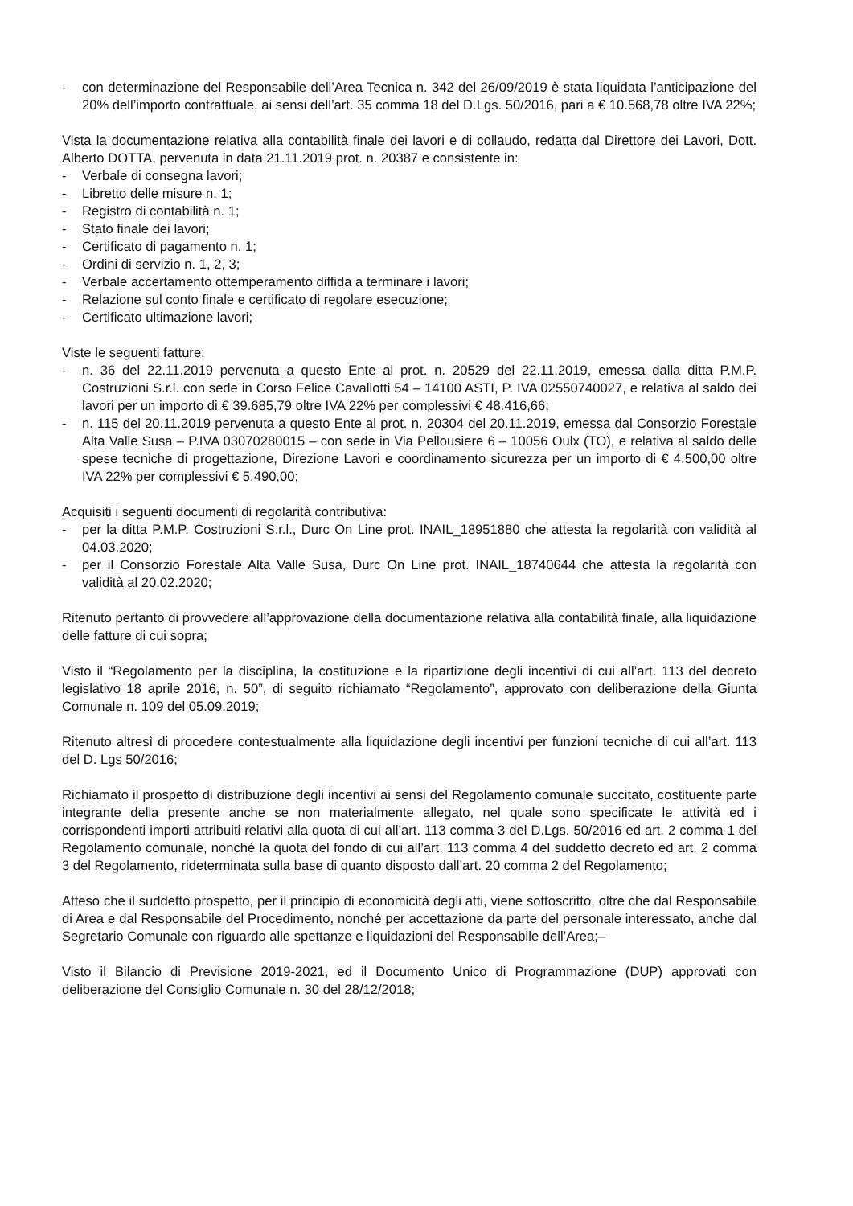- con determinazione del Responsabile dell’Area Tecnica n. 342 del 26/09/2019 è stata liquidata l’anticipazione del 20% dell’importo contrattuale, ai sensi dell’art. 35 comma 18 del D.Lgs. 50/2016, pari a € 10.568,78 oltre IVA 22%;
Vista la documentazione relativa alla contabilità finale dei lavori e di collaudo, redatta dal Direttore dei Lavori, Dott. Alberto DOTTA, pervenuta in data 21.11.2019 prot. n. 20387 e consistente in:
- Verbale di consegna lavori;
- Libretto delle misure n. 1;
- Registro di contabilità n. 1;
- Stato finale dei lavori;
- Certificato di pagamento n. 1;
- Ordini di servizio n. 1, 2, 3;
- Verbale accertamento ottemperamento diffida a terminare i lavori;
- Relazione sul conto finale e certificato di regolare esecuzione;
- Certificato ultimazione lavori;
Viste le seguenti fatture:
- n. 36 del 22.11.2019 pervenuta a questo Ente al prot. n. 20529 del 22.11.2019, emessa dalla ditta P.M.P. Costruzioni S.r.l. con sede in Corso Felice Cavallotti 54 – 14100 ASTI, P. IVA 02550740027, e relativa al saldo dei lavori per un importo di € 39.685,79 oltre IVA 22% per complessivi € 48.416,66;
- n. 115 del 20.11.2019 pervenuta a questo Ente al prot. n. 20304 del 20.11.2019, emessa dal Consorzio Forestale Alta Valle Susa – P.IVA 03070280015 – con sede in Via Pellousiere 6 – 10056 Oulx (TO), e relativa al saldo delle spese tecniche di progettazione, Direzione Lavori e coordinamento sicurezza per un importo di € 4.500,00 oltre IVA 22% per complessivi € 5.490,00;
Acquisiti i seguenti documenti di regolarità contributiva:
- per la ditta P.M.P. Costruzioni S.r.l., Durc On Line prot. INAIL_18951880 che attesta la regolarità con validità al 04.03.2020;
- per il Consorzio Forestale Alta Valle Susa, Durc On Line prot. INAIL_18740644 che attesta la regolarità con validità al 20.02.2020;
Ritenuto pertanto di provvedere all’approvazione della documentazione relativa alla contabilità finale, alla liquidazione delle fatture di cui sopra;
Visto il “Regolamento per la disciplina, la costituzione e la ripartizione degli incentivi di cui all’art. 113 del decreto legislativo 18 aprile 2016, n. 50”, di seguito richiamato “Regolamento”, approvato con deliberazione della Giunta Comunale n. 109 del 05.09.2019;
Ritenuto altresì di procedere contestualmente alla liquidazione degli incentivi per funzioni tecniche di cui all’art. 113 del D. Lgs 50/2016;
Richiamato il prospetto di distribuzione degli incentivi ai sensi del Regolamento comunale succitato, costituente parte integrante della presente anche se non materialmente allegato, nel quale sono specificate le attività ed i corrispondenti importi attribuiti relativi alla quota di cui all’art. 113 comma 3 del D.Lgs. 50/2016 ed art. 2 comma 1 del Regolamento comunale, nonché la quota del fondo di cui all’art. 113 comma 4 del suddetto decreto ed art. 2 comma 3 del Regolamento, rideterminata sulla base di quanto disposto dall’art. 20 comma 2 del Regolamento;
Atteso che il suddetto prospetto, per il principio di economicità degli atti, viene sottoscritto, oltre che dal Responsabile di Area e dal Responsabile del Procedimento, nonché per accettazione da parte del personale interessato, anche dal Segretario Comunale con riguardo alle spettanze e liquidazioni del Responsabile dell’Area;–
Visto il Bilancio di Previsione 2019-2021, ed il Documento Unico di Programmazione (DUP) approvati con deliberazione del Consiglio Comunale n. 30 del 28/12/2018;